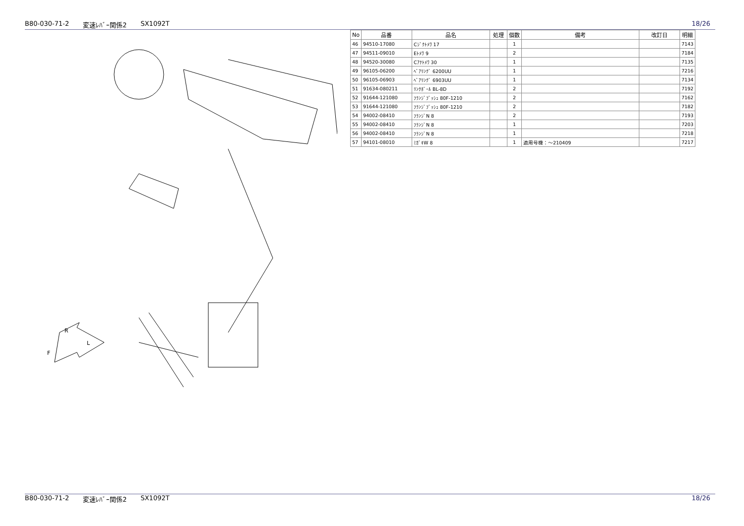B80-030-71-2 変速ﾚﾊﾞｰ関係2 SX1092T 18/26
R
L
F
| No | 品番 | 品名 | 処理 | 個数 | 備考 | 改訂日 | 明細 |
| --- | --- | --- | --- | --- | --- | --- | --- |
| 46 | 94510-17080 | Cｼﾞｸﾄﾒﾜ 17 | | 1 | | | 7143 |
| 47 | 94511-09010 | Eﾄﾒﾜ 9 | | 2 | | | 7184 |
| 48 | 94520-30080 | Cｱﾅﾄﾒﾜ 30 | | 1 | | | 7135 |
| 49 | 96105-06200 | ﾍﾞｱﾘﾝｸﾞ 6200UU | | 1 | | | 7216 |
| 50 | 96105-06903 | ﾍﾞｱﾘﾝｸﾞ 6903UU | | 1 | | | 7134 |
| 51 | 91634-080211 | ﾘﾝｸﾎﾞｰﾙ BL-8D | | 2 | | | 7192 |
| 52 | 91644-121080 | ﾌﾗﾝｼﾞﾌﾞｯｼｭ 80F-1210 | | 2 | | | 7162 |
| 53 | 91644-121080 | ﾌﾗﾝｼﾞﾌﾞｯｼｭ 80F-1210 | | 2 | | | 7182 |
| 54 | 94002-08410 | ﾌﾗﾝｼﾞN 8 | | 2 | | | 7193 |
| 55 | 94002-08410 | ﾌﾗﾝｼﾞN 8 | | 1 | | | 7203 |
| 56 | 94002-08410 | ﾌﾗﾝｼﾞN 8 | | 1 | | | 7218 |
| 57 | 94101-08010 | ﾐｶﾞｷW 8 | | 1 | 適用号機：～210409 | | 7217 |
B80-030-71-2 変速ﾚﾊﾞｰ関係2 SX1092T 18/26